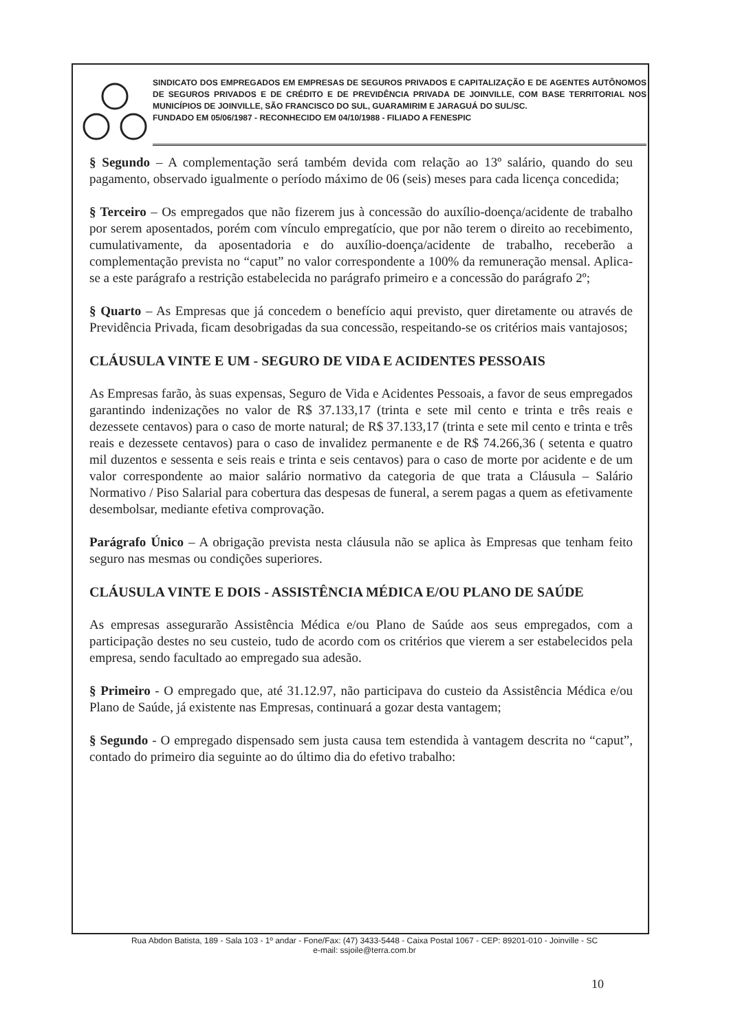SINDICATO DOS EMPREGADOS EM EMPRESAS DE SEGUROS PRIVADOS E CAPITALIZAÇÃO E DE AGENTES AUTÔNOMOS DE SEGUROS PRIVADOS E DE CRÉDITO E DE PREVIDÊNCIA PRIVADA DE JOINVILLE, COM BASE TERRITORIAL NOS MUNICÍPIOS DE JOINVILLE, SÃO FRANCISCO DO SUL, GUARAMIRIM E JARAGUÁ DO SUL/SC.
FUNDADO EM 05/06/1987 - RECONHECIDO EM 04/10/1988 - FILIADO A FENESPIC
§ Segundo – A complementação será também devida com relação ao 13º salário, quando do seu pagamento, observado igualmente o período máximo de 06 (seis) meses para cada licença concedida;
§ Terceiro – Os empregados que não fizerem jus à concessão do auxílio-doença/acidente de trabalho por serem aposentados, porém com vínculo empregatício, que por não terem o direito ao recebimento, cumulativamente, da aposentadoria e do auxílio-doença/acidente de trabalho, receberão a complementação prevista no “caput” no valor correspondente a 100% da remuneração mensal. Aplica-se a este parágrafo a restrição estabelecida no parágrafo primeiro e a concessão do parágrafo 2º;
§ Quarto – As Empresas que já concedem o benefício aqui previsto, quer diretamente ou através de Previdência Privada, ficam desobrigadas da sua concessão, respeitando-se os critérios mais vantajosos;
CLÁUSULA VINTE E UM - SEGURO DE VIDA E ACIDENTES PESSOAIS
As Empresas farão, às suas expensas, Seguro de Vida e Acidentes Pessoais, a favor de seus empregados garantindo indenizações no valor de R$ 37.133,17 (trinta e sete mil cento e trinta e três reais e dezessete centavos) para o caso de morte natural; de R$ 37.133,17 (trinta e sete mil cento e trinta e três reais e dezessete centavos) para o caso de invalidez permanente e de R$ 74.266,36 ( setenta e quatro mil duzentos e sessenta e seis reais e trinta e seis centavos) para o caso de morte por acidente e de um valor correspondente ao maior salário normativo da categoria de que trata a Cláusula – Salário Normativo / Piso Salarial para cobertura das despesas de funeral, a serem pagas a quem as efetivamente desembolsar, mediante efetiva comprovação.
Parágrafo Único – A obrigação prevista nesta cláusula não se aplica às Empresas que tenham feito seguro nas mesmas ou condições superiores.
CLÁUSULA VINTE E DOIS - ASSISTÊNCIA MÉDICA E/OU PLANO DE SAÚDE
As empresas assegurarão Assistência Médica e/ou Plano de Saúde aos seus empregados, com a participação destes no seu custeio, tudo de acordo com os critérios que vierem a ser estabelecidos pela empresa, sendo facultado ao empregado sua adesão.
§ Primeiro - O empregado que, até 31.12.97, não participava do custeio da Assistência Médica e/ou Plano de Saúde, já existente nas Empresas, continuará a gozar desta vantagem;
§ Segundo - O empregado dispensado sem justa causa tem estendida à vantagem descrita no “caput”, contado do primeiro dia seguinte ao do último dia do efetivo trabalho:
Rua Abdon Batista, 189 - Sala 103 - 1º andar - Fone/Fax: (47) 3433-5448 - Caixa Postal 1067 - CEP: 89201-010 - Joinville - SC
e-mail: ssjoile@terra.com.br
10